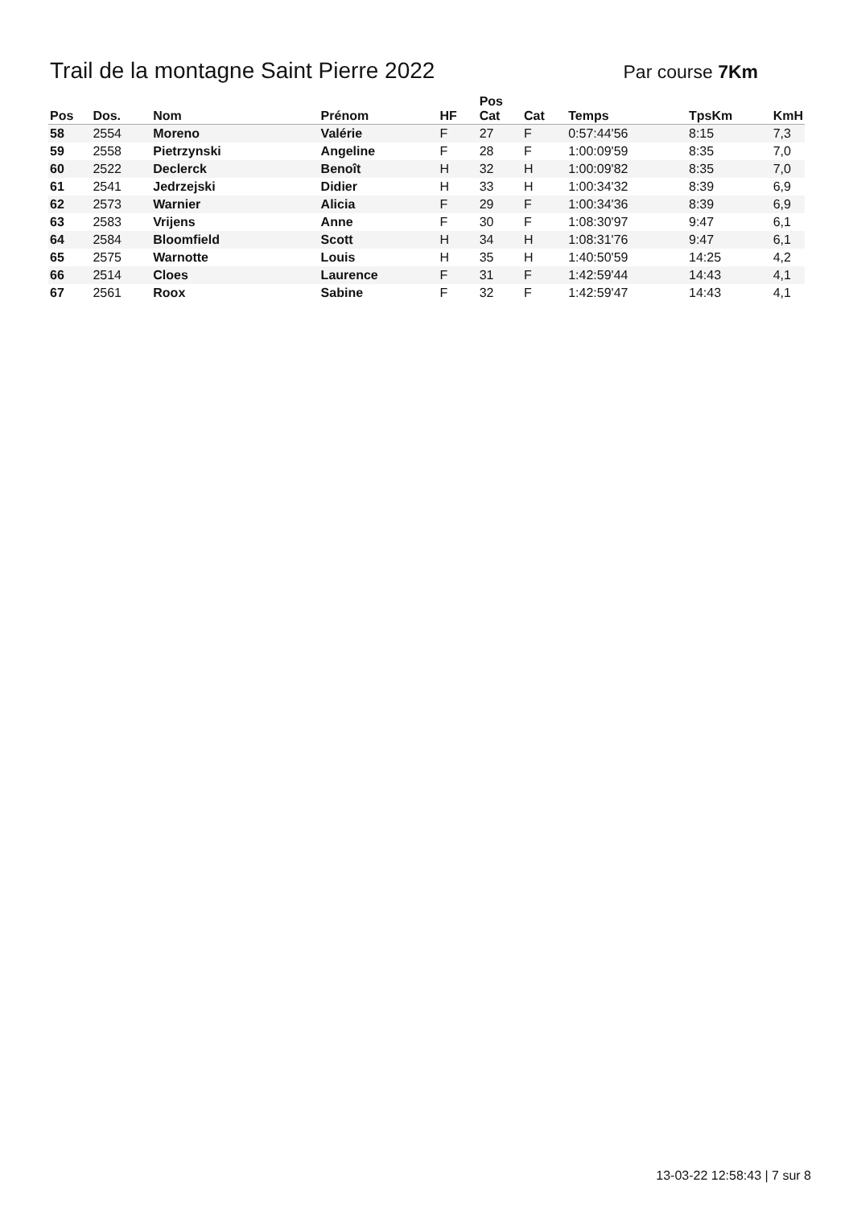Trail de la montagne Saint Pierre 2022
Par course 7Km
| Pos | Dos. | Nom | Prénom | HF | Pos Cat | Cat | Temps | TpsKm | KmH |
| --- | --- | --- | --- | --- | --- | --- | --- | --- | --- |
| 58 | 2554 | Moreno | Valérie | F | 27 | F | 0:57:44'56 | 8:15 | 7,3 |
| 59 | 2558 | Pietrzynski | Angeline | F | 28 | F | 1:00:09'59 | 8:35 | 7,0 |
| 60 | 2522 | Declerck | Benoît | H | 32 | H | 1:00:09'82 | 8:35 | 7,0 |
| 61 | 2541 | Jedrzejski | Didier | H | 33 | H | 1:00:34'32 | 8:39 | 6,9 |
| 62 | 2573 | Warnier | Alicia | F | 29 | F | 1:00:34'36 | 8:39 | 6,9 |
| 63 | 2583 | Vrijens | Anne | F | 30 | F | 1:08:30'97 | 9:47 | 6,1 |
| 64 | 2584 | Bloomfield | Scott | H | 34 | H | 1:08:31'76 | 9:47 | 6,1 |
| 65 | 2575 | Warnotte | Louis | H | 35 | H | 1:40:50'59 | 14:25 | 4,2 |
| 66 | 2514 | Cloes | Laurence | F | 31 | F | 1:42:59'44 | 14:43 | 4,1 |
| 67 | 2561 | Roox | Sabine | F | 32 | F | 1:42:59'47 | 14:43 | 4,1 |
13-03-22 12:58:43 | 7 sur 8